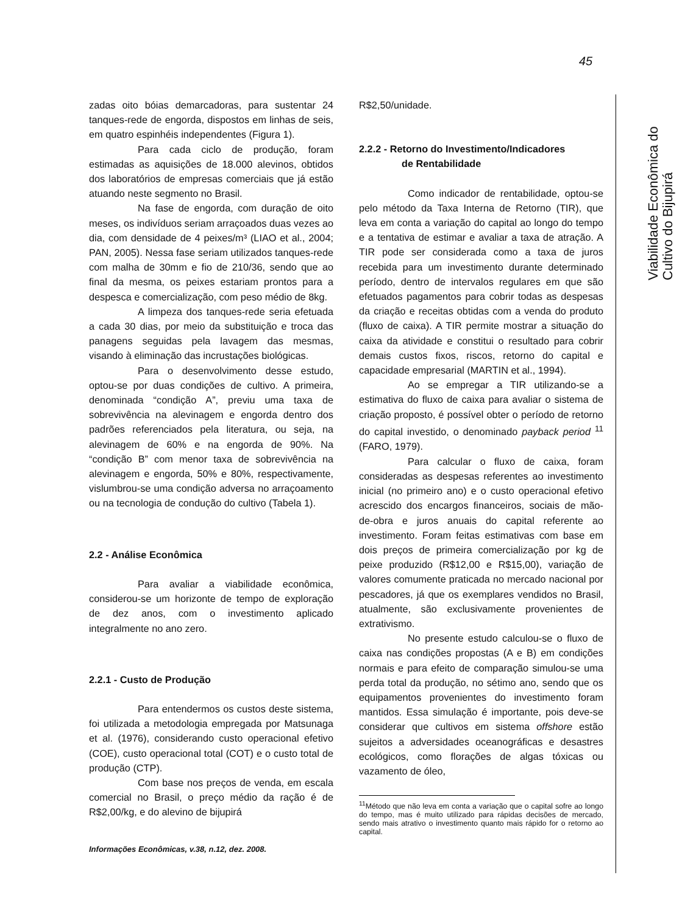45
zadas oito bóias demarcadoras, para sustentar 24 tanques-rede de engorda, dispostos em linhas de seis, em quatro espinhéis independentes (Figura 1).
Para cada ciclo de produção, foram estimadas as aquisições de 18.000 alevinos, obtidos dos laboratórios de empresas comerciais que já estão atuando neste segmento no Brasil.
Na fase de engorda, com duração de oito meses, os indivíduos seriam arraçoados duas vezes ao dia, com densidade de 4 peixes/m³ (LIAO et al., 2004; PAN, 2005). Nessa fase seriam utilizados tanques-rede com malha de 30mm e fio de 210/36, sendo que ao final da mesma, os peixes estariam prontos para a despesca e comercialização, com peso médio de 8kg.
A limpeza dos tanques-rede seria efetuada a cada 30 dias, por meio da substituição e troca das panagens seguidas pela lavagem das mesmas, visando à eliminação das incrustações biológicas.
Para o desenvolvimento desse estudo, optou-se por duas condições de cultivo. A primeira, denominada “condição A”, previu uma taxa de sobrevivência na alevinagem e engorda dentro dos padrões referenciados pela literatura, ou seja, na alevinagem de 60% e na engorda de 90%. Na “condição B” com menor taxa de sobrevivência na alevinagem e engorda, 50% e 80%, respectivamente, vislumbrou-se uma condição adversa no arraçoamento ou na tecnologia de condução do cultivo (Tabela 1).
2.2 - Análise Econômica
Para avaliar a viabilidade econômica, considerou-se um horizonte de tempo de exploração de dez anos, com o investimento aplicado integralmente no ano zero.
2.2.1 - Custo de Produção
Para entendermos os custos deste sistema, foi utilizada a metodologia empregada por Matsunaga et al. (1976), considerando custo operacional efetivo (COE), custo operacional total (COT) e o custo total de produção (CTP).
Com base nos preços de venda, em escala comercial no Brasil, o preço médio da ração é de R$2,00/kg, e do alevino de bijupirá
R$2,50/unidade.
2.2.2 - Retorno do Investimento/Indicadores
de Rentabilidade
Como indicador de rentabilidade, optou-se pelo método da Taxa Interna de Retorno (TIR), que leva em conta a variação do capital ao longo do tempo e a tentativa de estimar e avaliar a taxa de atração. A TIR pode ser considerada como a taxa de juros recebida para um investimento durante determinado período, dentro de intervalos regulares em que são efetuados pagamentos para cobrir todas as despesas da criação e receitas obtidas com a venda do produto (fluxo de caixa). A TIR permite mostrar a situação do caixa da atividade e constitui o resultado para cobrir demais custos fixos, riscos, retorno do capital e capacidade empresarial (MARTIN et al., 1994).
Ao se empregar a TIR utilizando-se a estimativa do fluxo de caixa para avaliar o sistema de criação proposto, é possível obter o período de retorno do capital investido, o denominado payback period <sup>11</sup> (FARO, 1979).
Para calcular o fluxo de caixa, foram consideradas as despesas referentes ao investimento inicial (no primeiro ano) e o custo operacional efetivo acrescido dos encargos financeiros, sociais de mão-de-obra e juros anuais do capital referente ao investimento. Foram feitas estimativas com base em dois preços de primeira comercialização por kg de peixe produzido (R$12,00 e R$15,00), variação de valores comumente praticada no mercado nacional por pescadores, já que os exemplares vendidos no Brasil, atualmente, são exclusivamente provenientes de extrativismo.
No presente estudo calculou-se o fluxo de caixa nas condições propostas (A e B) em condições normais e para efeito de comparação simulou-se uma perda total da produção, no sétimo ano, sendo que os equipamentos provenientes do investimento foram mantidos. Essa simulação é importante, pois deve-se considerar que cultivos em sistema offshore estão sujeitos a adversidades oceanográficas e desastres ecológicos, como florações de algas tóxicas ou vazamento de óleo,
<sup>11</sup> Método que não leva em conta a variação que o capital sofre ao longo do tempo, mas é muito utilizado para rápidas decisões de mercado, sendo mais atrativo o investimento quanto mais rápido for o retorno ao capital.
Viabilidade Econômica do Cultivo do Bijupirá
Informações Econômicas, v.38, n.12, dez. 2008.